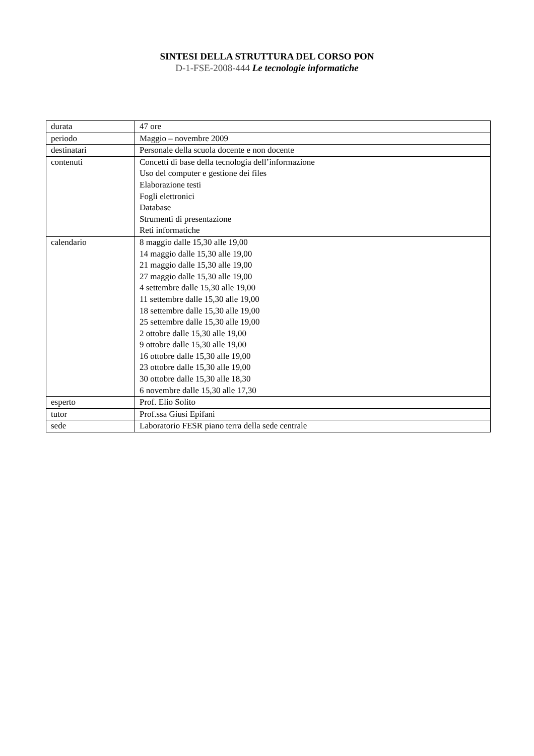SINTESI DELLA STRUTTURA DEL CORSO PON
D-1-FSE-2008-444 Le tecnologie informatiche
| durata | 47 ore |
| periodo | Maggio – novembre 2009 |
| destinatari | Personale della scuola docente e non docente |
| contenuti | Concetti di base della tecnologia dell’informazione Uso del computer e gestione dei files Elaborazione testi Fogli elettronici Database Strumenti di presentazione Reti informatiche |
| calendario | 8 maggio dalle 15,30 alle 19,00 14 maggio dalle 15,30 alle 19,00 21 maggio dalle 15,30 alle 19,00 27 maggio dalle 15,30 alle 19,00 4 settembre dalle 15,30 alle 19,00 11 settembre dalle 15,30 alle 19,00 18 settembre dalle 15,30 alle 19,00 25 settembre dalle 15,30 alle 19,00 2 ottobre dalle 15,30 alle 19,00 9 ottobre dalle 15,30 alle 19,00 16 ottobre dalle 15,30 alle 19,00 23 ottobre dalle 15,30 alle 19,00 30 ottobre dalle 15,30 alle 18,30 6 novembre dalle 15,30 alle 17,30 |
| esperto | Prof. Elio Solito |
| tutor | Prof.ssa Giusi Epifani |
| sede | Laboratorio FESR piano terra della sede centrale |